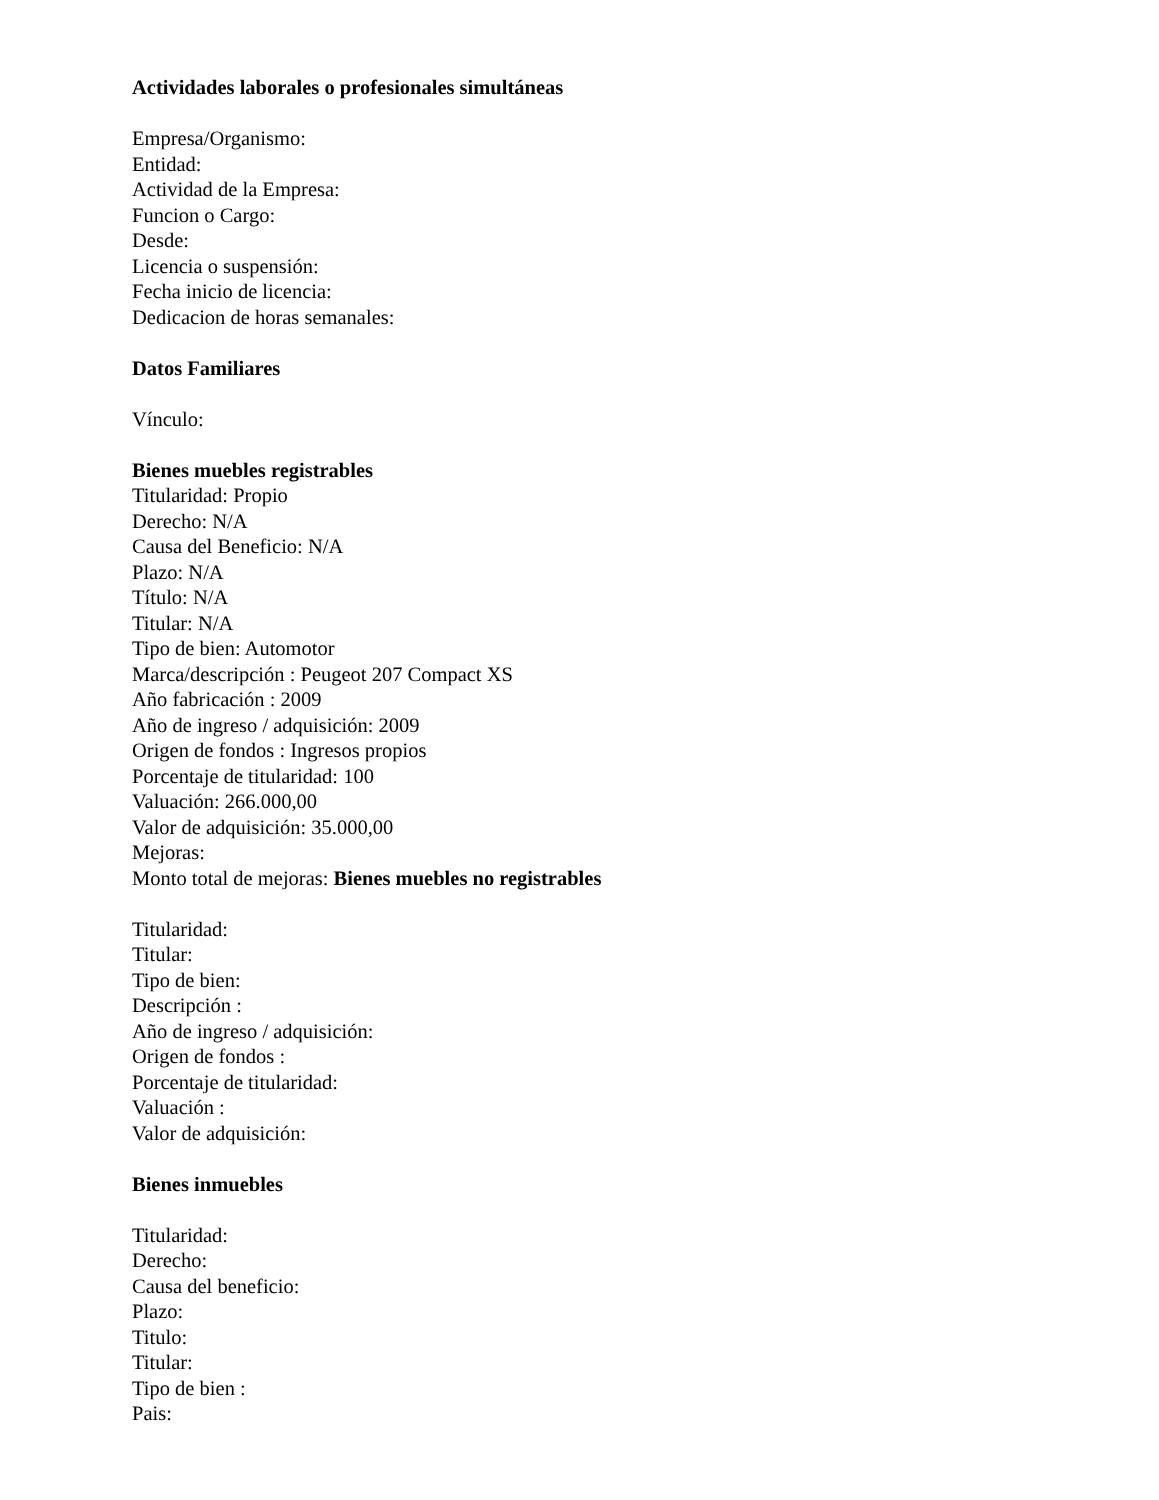Actividades laborales o profesionales simultáneas
Empresa/Organismo:
Entidad:
Actividad de la Empresa:
Funcion o Cargo:
Desde:
Licencia o suspensión:
Fecha inicio de licencia:
Dedicacion de horas semanales:
Datos Familiares
Vínculo:
Bienes muebles registrables
Titularidad: Propio
Derecho: N/A
Causa del Beneficio: N/A
Plazo: N/A
Título: N/A
Titular: N/A
Tipo de bien: Automotor
Marca/descripción : Peugeot 207 Compact XS
Año fabricación : 2009
Año de ingreso / adquisición: 2009
Origen de fondos : Ingresos propios
Porcentaje de titularidad: 100
Valuación: 266.000,00
Valor de adquisición: 35.000,00
Mejoras:
Monto total de mejoras: Bienes muebles no registrables
Titularidad:
Titular:
Tipo de bien:
Descripción :
Año de ingreso / adquisición:
Origen de fondos :
Porcentaje de titularidad:
Valuación :
Valor de adquisición:
Bienes inmuebles
Titularidad:
Derecho:
Causa del beneficio:
Plazo:
Titulo:
Titular:
Tipo de bien :
Pais: